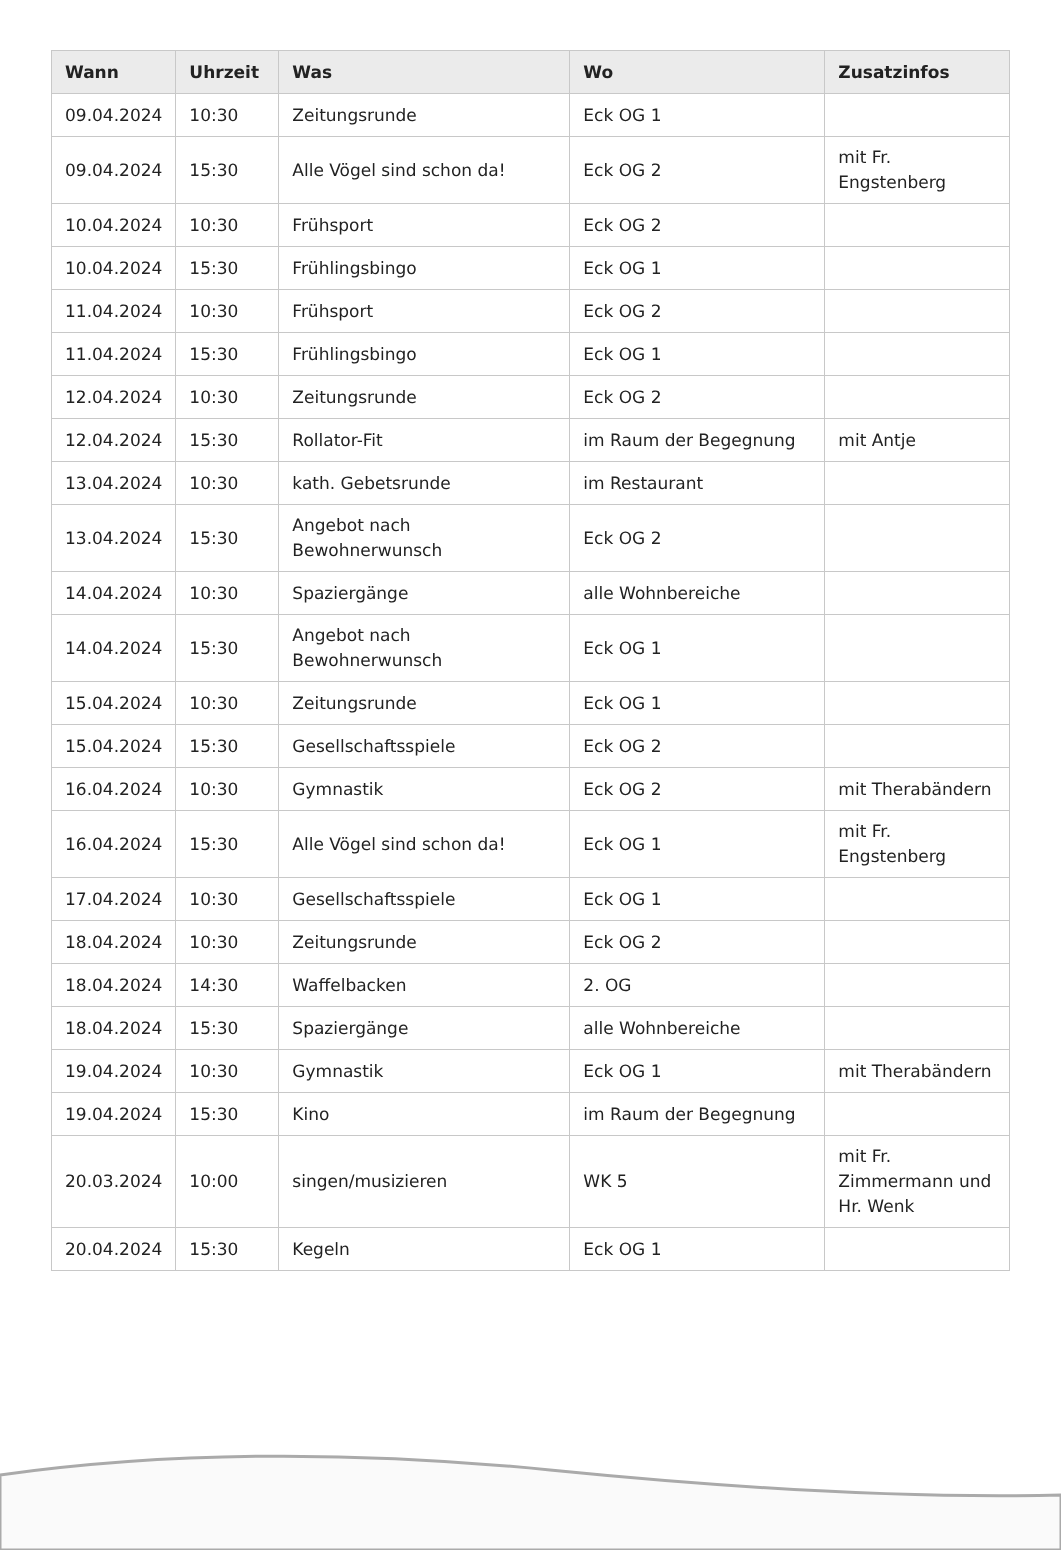| Wann | Uhrzeit | Was | Wo | Zusatzinfos |
| --- | --- | --- | --- | --- |
| 09.04.2024 | 10:30 | Zeitungsrunde | Eck OG 1 | |
| 09.04.2024 | 15:30 | Alle Vögel sind schon da! | Eck OG 2 | mit Fr. Engstenberg |
| 10.04.2024 | 10:30 | Frühsport | Eck OG 2 | |
| 10.04.2024 | 15:30 | Frühlingsbingo | Eck OG 1 | |
| 11.04.2024 | 10:30 | Frühsport | Eck OG 2 | |
| 11.04.2024 | 15:30 | Frühlingsbingo | Eck OG 1 | |
| 12.04.2024 | 10:30 | Zeitungsrunde | Eck OG 2 | |
| 12.04.2024 | 15:30 | Rollator-Fit | im Raum der Begegnung | mit Antje |
| 13.04.2024 | 10:30 | kath. Gebetsrunde | im Restaurant | |
| 13.04.2024 | 15:30 | Angebot nach Bewohnerwunsch | Eck OG 2 | |
| 14.04.2024 | 10:30 | Spaziergänge | alle Wohnbereiche | |
| 14.04.2024 | 15:30 | Angebot nach Bewohnerwunsch | Eck OG 1 | |
| 15.04.2024 | 10:30 | Zeitungsrunde | Eck OG 1 | |
| 15.04.2024 | 15:30 | Gesellschaftsspiele | Eck OG 2 | |
| 16.04.2024 | 10:30 | Gymnastik | Eck OG 2 | mit Therabändern |
| 16.04.2024 | 15:30 | Alle Vögel sind schon da! | Eck OG 1 | mit Fr. Engstenberg |
| 17.04.2024 | 10:30 | Gesellschaftsspiele | Eck OG 1 | |
| 18.04.2024 | 10:30 | Zeitungsrunde | Eck OG 2 | |
| 18.04.2024 | 14:30 | Waffelbacken | 2. OG | |
| 18.04.2024 | 15:30 | Spaziergänge | alle Wohnbereiche | |
| 19.04.2024 | 10:30 | Gymnastik | Eck OG 1 | mit Therabändern |
| 19.04.2024 | 15:30 | Kino | im Raum der Begegnung | |
| 20.03.2024 | 10:00 | singen/musizieren | WK 5 | mit Fr. Zimmermann und Hr. Wenk |
| 20.04.2024 | 15:30 | Kegeln | Eck OG 1 | |